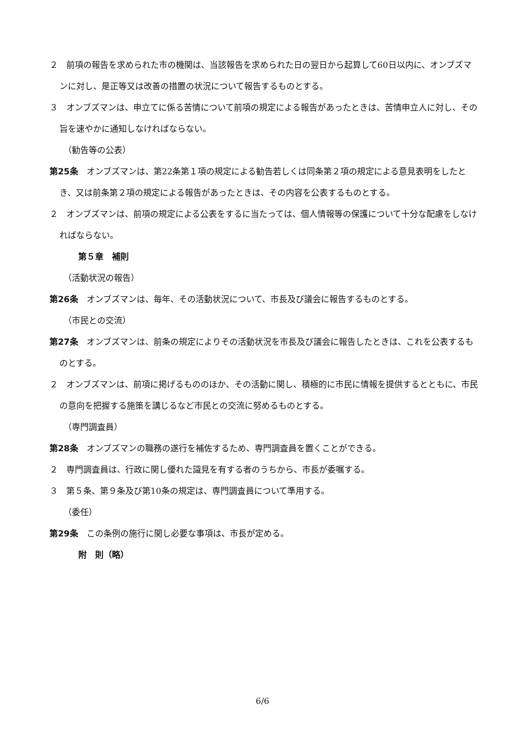２　前項の報告を求められた市の機関は、当該報告を求められた日の翌日から起算して60日以内に、オンブズマンに対し、是正等又は改善の措置の状況について報告するものとする。
３　オンブズマンは、申立てに係る苦情について前項の規定による報告があったときは、苦情申立人に対し、その旨を速やかに通知しなければならない。
（勧告等の公表）
第25条　オンブズマンは、第22条第１項の規定による勧告若しくは同条第２項の規定による意見表明をしたとき、又は前条第２項の規定による報告があったときは、その内容を公表するものとする。
２　オンブズマンは、前項の規定による公表をするに当たっては、個人情報等の保護について十分な配慮をしなければならない。
第５章　補則
（活動状況の報告）
第26条　オンブズマンは、毎年、その活動状況について、市長及び議会に報告するものとする。
（市民との交流）
第27条　オンブズマンは、前条の規定によりその活動状況を市長及び議会に報告したときは、これを公表するものとする。
２　オンブズマンは、前項に掲げるもののほか、その活動に関し、積極的に市民に情報を提供するとともに、市民の意向を把握する施策を講じるなど市民との交流に努めるものとする。
（専門調査員）
第28条　オンブズマンの職務の遂行を補佐するため、専門調査員を置くことができる。
２　専門調査員は、行政に関し優れた識見を有する者のうちから、市長が委嘱する。
３　第５条、第９条及び第10条の規定は、専門調査員について準用する。
（委任）
第29条　この条例の施行に関し必要な事項は、市長が定める。
附　則（略）
6/6